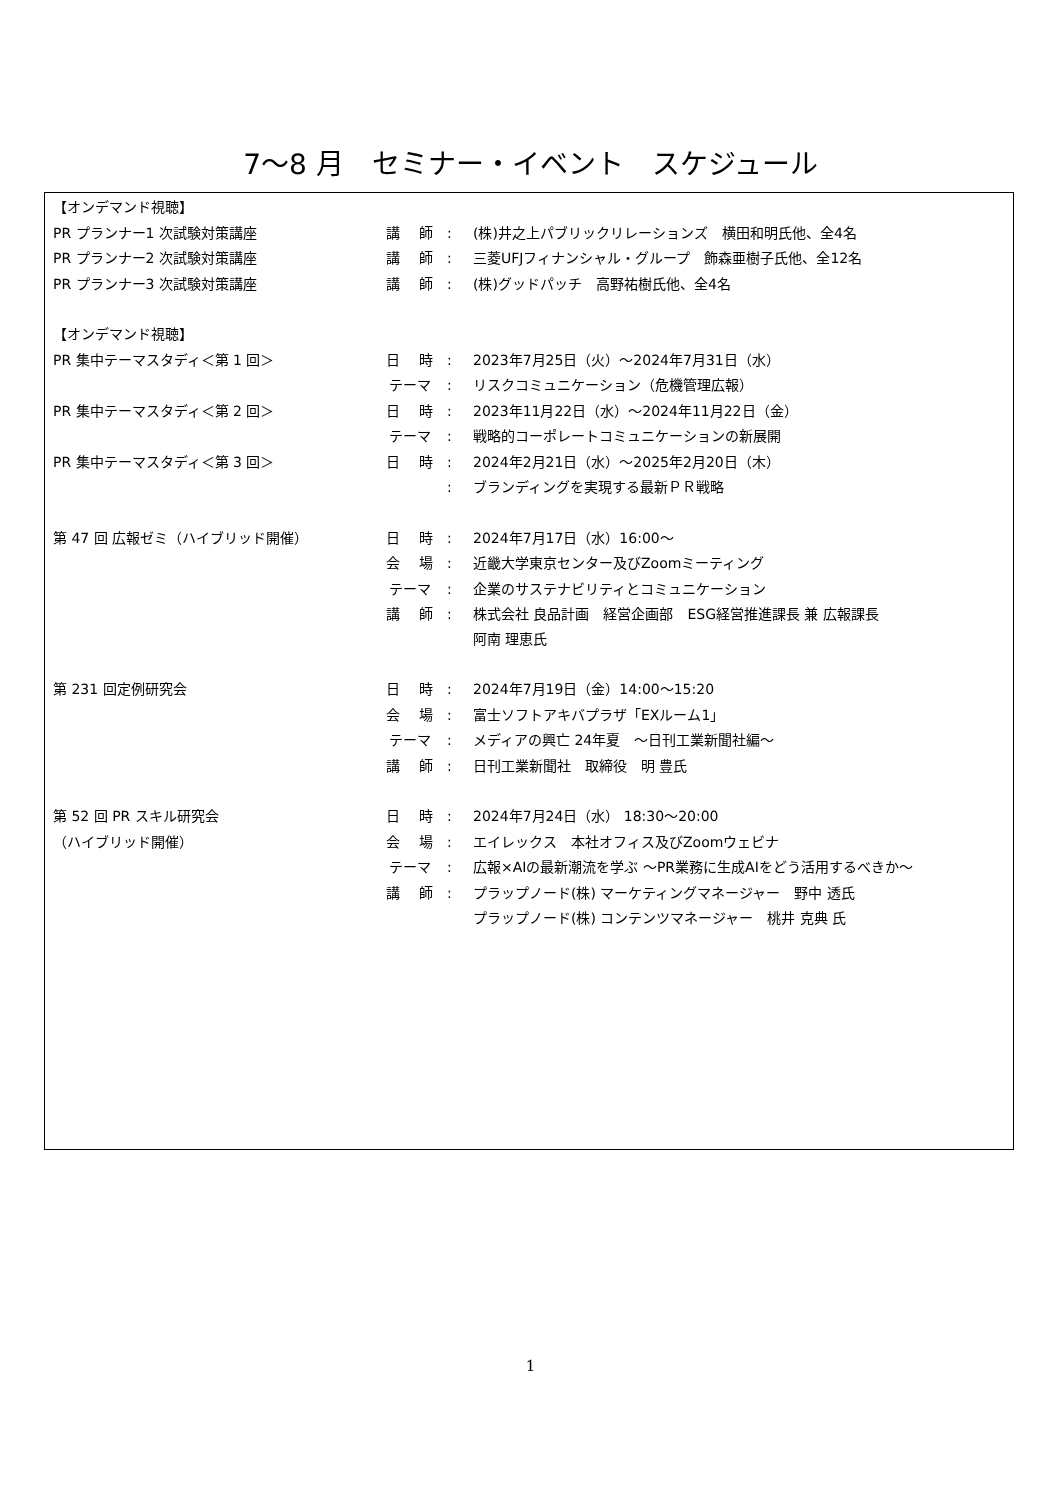7～8 月　セミナー・イベント　スケジュール
| 【オンデマンド視聴】 | | | |
| PR プランナー1 次試験対策講座 | 講 師 | : | (株)井之上パブリックリレーションズ 横田和明氏他、全4名 |
| PR プランナー2 次試験対策講座 | 講 師 | : | 三菱UFJフィナンシャル・グループ 飾森亜樹子氏他、全12名 |
| PR プランナー3 次試験対策講座 | 講 師 | : | (株)グッドパッチ 高野祐樹氏他、全4名 |
| 【オンデマンド視聴】 | | | |
| PR 集中テーマスタディ＜第 1 回＞ | 日 時 | : | 2023年7月25日（火）～2024年7月31日（水） |
| | テーマ | : | リスクコミュニケーション（危機管理広報） |
| PR 集中テーマスタディ＜第 2 回＞ | 日 時 | : | 2023年11月22日（水）～2024年11月22日（金） |
| | テーマ | : | 戦略的コーポレートコミュニケーションの新展開 |
| PR 集中テーマスタディ＜第 3 回＞ | 日 時 | : | 2024年2月21日（水）～2025年2月20日（木） |
| | | : | ブランディングを実現する最新ＰＲ戦略 |
| 第 47 回 広報ゼミ（ハイブリッド開催） | 日 時 | : | 2024年7月17日（水）16:00～ |
| | 会 場 | : | 近畿大学東京センター及びZoomミーティング |
| | テーマ | : | 企業のサステナビリティとコミュニケーション |
| | 講 師 | : | 株式会社 良品計画 経営企画部 ESG経営推進課長 兼 広報課長 阿南 理恵氏 |
| 第 231 回定例研究会 | 日 時 | : | 2024年7月19日（金）14:00～15:20 |
| | 会 場 | : | 富士ソフトアキバプラザ「EXルーム1」 |
| | テーマ | : | メディアの興亡 24年夏 ～日刊工業新聞社編～ |
| | 講 師 | : | 日刊工業新聞社 取締役 明 豊氏 |
| 第 52 回 PR スキル研究会 | 日 時 | : | 2024年7月24日（水） 18:30～20:00 |
| （ハイブリッド開催） | 会 場 | : | エイレックス 本社オフィス及びZoomウェビナ |
| | テーマ | : | 広報×AIの最新潮流を学ぶ ～PR業務に生成AIをどう活用するべきか～ |
| | 講 師 | : | プラップノード(株) マーケティングマネージャー 野中 透氏 プラップノード(株) コンテンツマネージャー 桃井 克典 氏 |
1